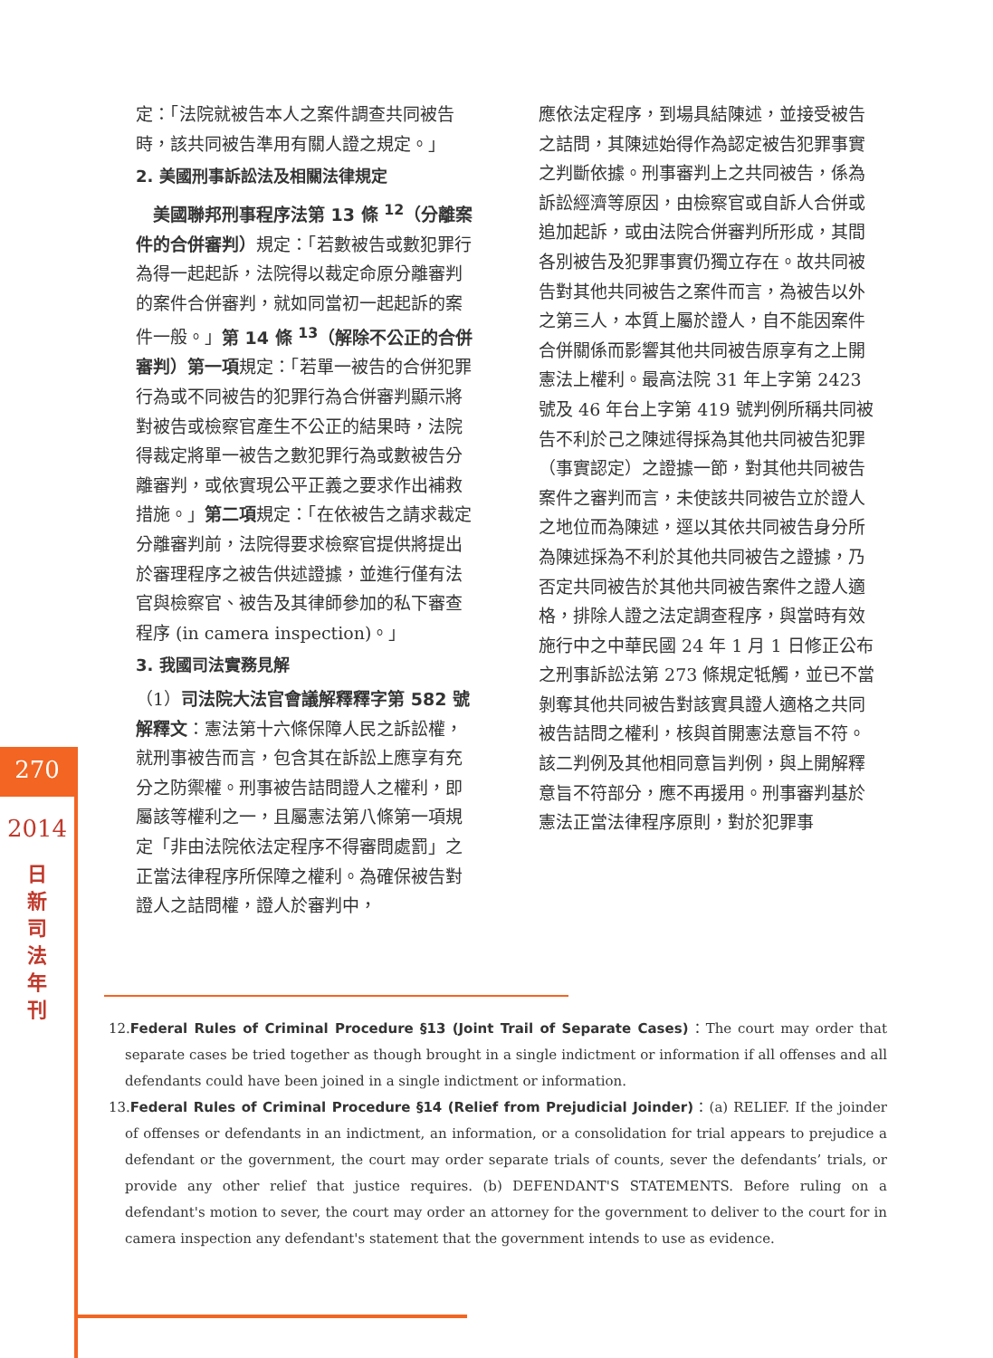270
2014
日
新
司
法
年
刊
定：「法院就被告本人之案件調查共同被告時，該共同被告準用有關人證之規定。」
2. 美國刑事訴訟法及相關法律規定
　美國聯邦刑事程序法第 13 條 <sup>12</sup>（分離案件的合併審判）規定：「若數被告或數犯罪行為得一起起訴，法院得以裁定命原分離審判的案件合併審判，就如同當初一起起訴的案件一般。」第 14 條 <sup>13</sup>（解除不公正的合併審判）第一項規定：「若單一被告的合併犯罪行為或不同被告的犯罪行為合併審判顯示將對被告或檢察官產生不公正的結果時，法院得裁定將單一被告之數犯罪行為或數被告分離審判，或依實現公平正義之要求作出補救措施。」第二項規定：「在依被告之請求裁定分離審判前，法院得要求檢察官提供將提出於審理程序之被告供述證據，並進行僅有法官與檢察官、被告及其律師參加的私下審查程序 (in camera inspection)。」
3. 我國司法實務見解
（1）司法院大法官會議解釋釋字第 582 號解釋文：憲法第十六條保障人民之訴訟權，就刑事被告而言，包含其在訴訟上應享有充分之防禦權。刑事被告詰問證人之權利，即屬該等權利之一，且屬憲法第八條第一項規定「非由法院依法定程序不得審問處罰」之正當法律程序所保障之權利。為確保被告對證人之詰問權，證人於審判中，
應依法定程序，到場具結陳述，並接受被告之詰問，其陳述始得作為認定被告犯罪事實之判斷依據。刑事審判上之共同被告，係為訴訟經濟等原因，由檢察官或自訴人合併或追加起訴，或由法院合併審判所形成，其間各別被告及犯罪事實仍獨立存在。故共同被告對其他共同被告之案件而言，為被告以外之第三人，本質上屬於證人，自不能因案件合併關係而影響其他共同被告原享有之上開憲法上權利。最高法院 31 年上字第 2423 號及 46 年台上字第 419 號判例所稱共同被告不利於己之陳述得採為其他共同被告犯罪（事實認定）之證據一節，對其他共同被告案件之審判而言，未使該共同被告立於證人之地位而為陳述，逕以其依共同被告身分所為陳述採為不利於其他共同被告之證據，乃否定共同被告於其他共同被告案件之證人適格，排除人證之法定調查程序，與當時有效施行中之中華民國 24 年 1 月 1 日修正公布之刑事訴訟法第 273 條規定牴觸，並已不當剝奪其他共同被告對該實具證人適格之共同被告詰問之權利，核與首開憲法意旨不符。該二判例及其他相同意旨判例，與上開解釋意旨不符部分，應不再援用。刑事審判基於憲法正當法律程序原則，對於犯罪事
12.Federal Rules of Criminal Procedure §13 (Joint Trail of Separate Cases)：The court may order that separate cases be tried together as though brought in a single indictment or information if all offenses and all defendants could have been joined in a single indictment or information.
13.Federal Rules of Criminal Procedure §14 (Relief from Prejudicial Joinder)：(a) RELIEF. If the joinder of offenses or defendants in an indictment, an information, or a consolidation for trial appears to prejudice a defendant or the government, the court may order separate trials of counts, sever the defendants’ trials, or provide any other relief that justice requires. (b) DEFENDANT'S STATEMENTS. Before ruling on a defendant's motion to sever, the court may order an attorney for the government to deliver to the court for in camera inspection any defendant's statement that the government intends to use as evidence.